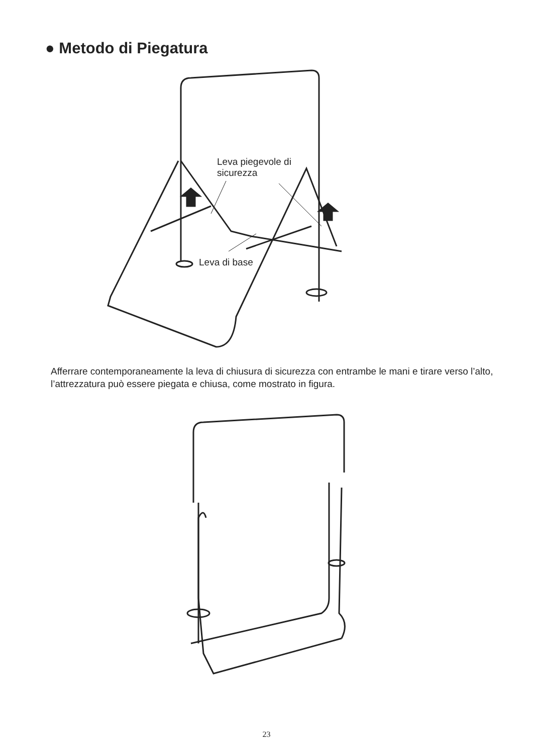● Metodo di Piegatura
Leva piegevole di
sicurezza
Leva di base
Afferrare contemporaneamente la leva di chiusura di sicurezza con entrambe le mani e tirare verso l’alto, l’attrezzatura può essere piegata e chiusa, come mostrato in figura.
23